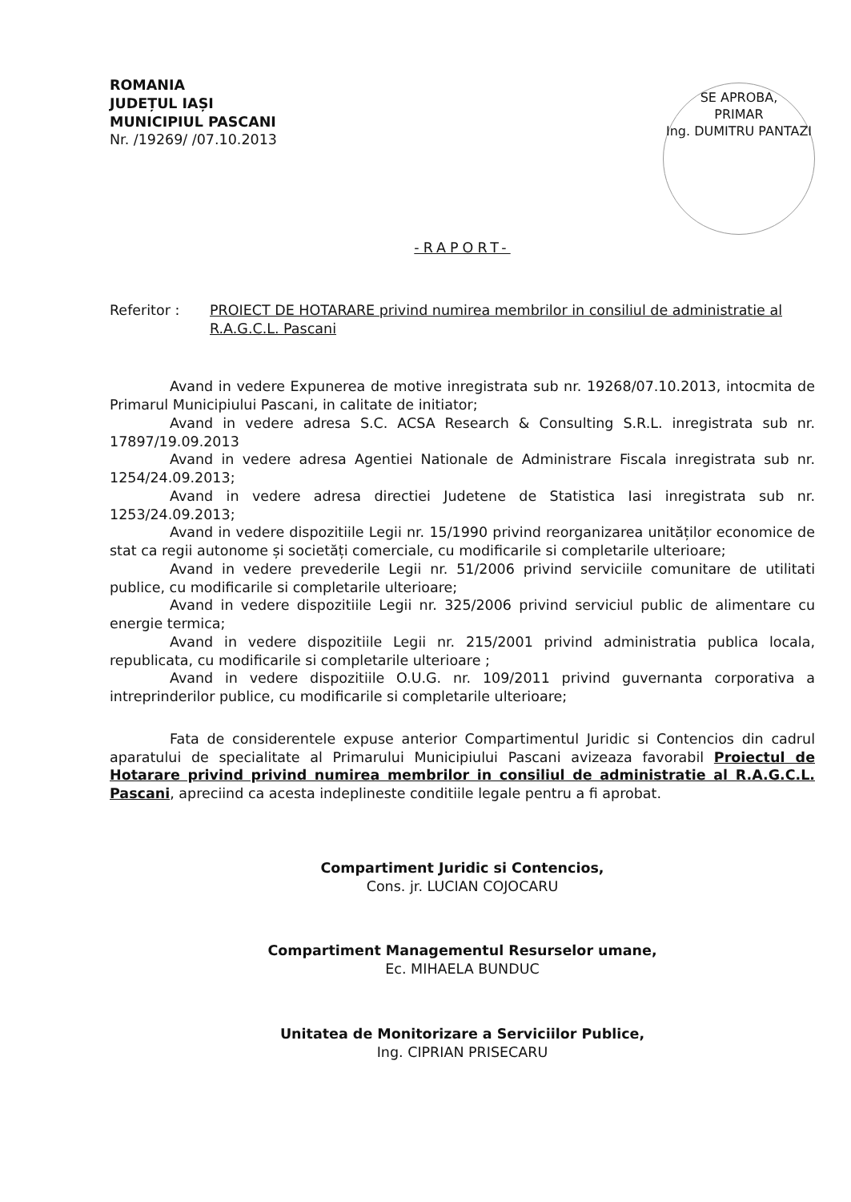ROMANIA
JUDEȚUL IAȘI
MUNICIPIUL PASCANI
Nr. /19269/ /07.10.2013
SE APROBA,
PRIMAR
Ing. DUMITRU PANTAZI
-RAPORT-
Referitor : PROIECT DE HOTARARE privind numirea membrilor in consiliul de administratie al R.A.G.C.L. Pascani
Avand in vedere Expunerea de motive inregistrata sub nr. 19268/07.10.2013, intocmita de Primarul Municipiului Pascani, in calitate de initiator;
Avand in vedere adresa S.C. ACSA Research & Consulting S.R.L. inregistrata sub nr. 17897/19.09.2013
Avand in vedere adresa Agentiei Nationale de Administrare Fiscala inregistrata sub nr. 1254/24.09.2013;
Avand in vedere adresa directiei Judetene de Statistica Iasi inregistrata sub nr. 1253/24.09.2013;
Avand in vedere dispozitiile Legii nr. 15/1990 privind reorganizarea unităților economice de stat ca regii autonome și societăți comerciale, cu modificarile si completarile ulterioare;
Avand in vedere prevederile Legii nr. 51/2006 privind serviciile comunitare de utilitati publice, cu modificarile si completarile ulterioare;
Avand in vedere dispozitiile Legii nr. 325/2006 privind serviciul public de alimentare cu energie termica;
Avand in vedere dispozitiile Legii nr. 215/2001 privind administratia publica locala, republicata, cu modificarile si completarile ulterioare ;
Avand in vedere dispozitiile O.U.G. nr. 109/2011 privind guvernanta corporativa a intreprinderilor publice, cu modificarile si completarile ulterioare;
Fata de considerentele expuse anterior Compartimentul Juridic si Contencios din cadrul aparatului de specialitate al Primarului Municipiului Pascani avizeaza favorabil Proiectul de Hotarare privind privind numirea membrilor in consiliul de administratie al R.A.G.C.L. Pascani, apreciind ca acesta indeplineste conditiile legale pentru a fi aprobat.
Compartiment Juridic si Contencios,
Cons. jr. LUCIAN COJOCARU
Compartiment Managementul Resurselor umane,
Ec. MIHAELA BUNDUC
Unitatea de Monitorizare a Serviciilor Publice,
Ing. CIPRIAN PRISECARU